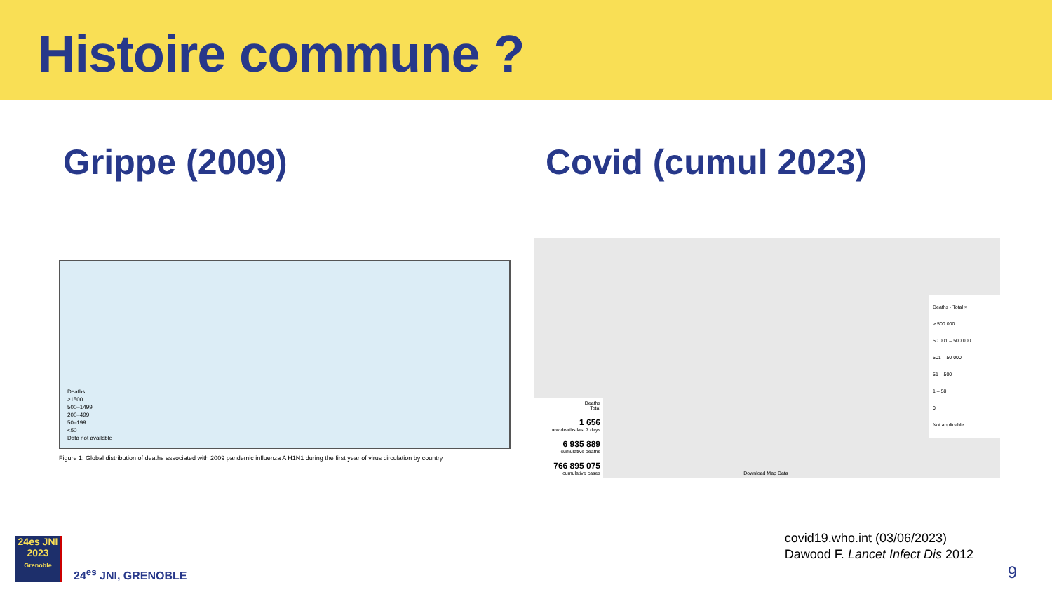Histoire commune ?
Grippe (2009)
Deaths
≥1500
500–1499
200–499
50–199
<50
Data not available
Figure 1: Global distribution of deaths associated with 2009 pandemic influenza A H1N1 during the first year of virus circulation by country
Covid (cumul 2023)
Deaths
Total
1 656
new deaths last 7 days
6 935 889
cumulative deaths
766 895 075
cumulative cases
Download Map Data
Deaths - Total ×
> 500 000
50 001 – 500 000
501 – 50 000
51 – 500
1 – 50
0
Not applicable
24es JNI
2023
Grenoble
24<sup>es</sup> JNI, GRENOBLE
covid19.who.int (03/06/2023)
Dawood F. Lancet Infect Dis 2012
9